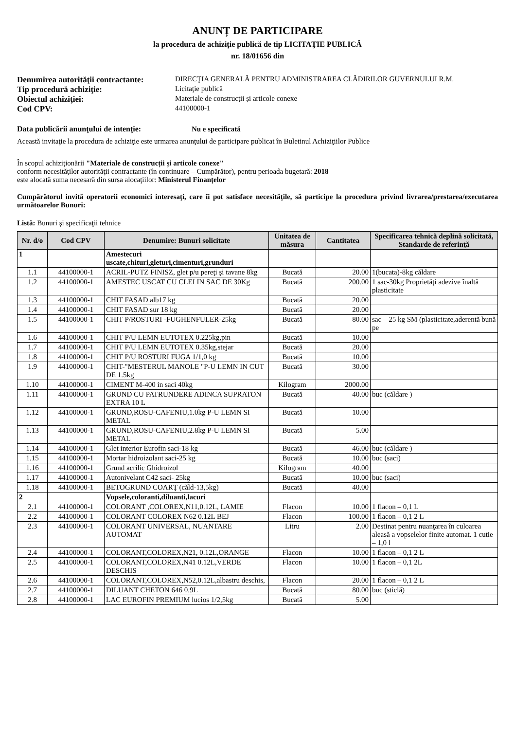ANUNȚ DE PARTICIPARE
la procedura de achiziție publică de tip LICITAŢIE PUBLICĂ
nr. 18/01656 din
Denumirea autorităţii contractante: DIRECŢIA GENERALĂ PENTRU ADMINISTRAREA CLĂDIRILOR GUVERNULUI R.M. Tip procedură achiziţie: Licitaţie publică Obiectul achiziţiei: Materiale de construcții și articole conexe Cod CPV: 44100000-1
Data publicării anunţului de intenţie: Nu e specificată
Această invitaţie la procedura de achiziţie este urmarea anunţului de participare publicat în Buletinul Achiziţiilor Publice
În scopul achiziţionării "Materiale de construcții și articole conexe"
conform necesităţilor autorităţii contractante (în continuare – Cumpărător), pentru perioada bugetară: 2018
este alocată suma necesară din sursa alocaţiilor: Ministerul Finanțelor
Cumpărătorul invită operatorii economici interesaţi, care îi pot satisface necesităţile, să participe la procedura privind livrarea/prestarea/executarea următoarelor Bunuri:
Listă: Bunuri şi specificaţii tehnice
| Nr. d/o | Cod CPV | Denumire: Bunuri solicitate | Unitatea de măsura | Cantitatea | Specificarea tehnică deplină solicitată, Standarde de referinţă |
| --- | --- | --- | --- | --- | --- |
| 1 | | Amestecuri uscate,chituri,gleturi,cimenturi,grunduri | | | |
| 1.1 | 44100000-1 | ACRIL-PUTZ FINISZ, glet p/u pereţi şi tavane 8kg | Bucată | 20.00 | 1(bucata)-8kg căldare |
| 1.2 | 44100000-1 | AMESTEC USCAT CU CLEI IN SAC DE 30Kg | Bucată | 200.00 | 1 sac-30kg Proprietăţi adezive înaltă plasticitate |
| 1.3 | 44100000-1 | CHIT FASAD alb17 kg | Bucată | 20.00 | |
| 1.4 | 44100000-1 | CHIT FASAD sur 18 kg | Bucată | 20.00 | |
| 1.5 | 44100000-1 | CHIT P/ROSTURI -FUGHENFULER-25kg | Bucată | 80.00 | sac – 25 kg SM (plasticitate,aderentă bună pe |
| 1.6 | 44100000-1 | CHIT P/U LEMN EUTOTEX 0.225kg,pin | Bucată | 10.00 | |
| 1.7 | 44100000-1 | CHIT P/U LEMN EUTOTEX 0.35kg,stejar | Bucată | 20.00 | |
| 1.8 | 44100000-1 | CHIT P/U ROSTURI FUGA 1/1,0 kg | Bucată | 10.00 | |
| 1.9 | 44100000-1 | CHIT-"MESTERUL MANOLE "P-U LEMN IN CUT DE 1.5kg | Bucată | 30.00 | |
| 1.10 | 44100000-1 | CIMENT M-400 in saci 40kg | Kilogram | 2000.00 | |
| 1.11 | 44100000-1 | GRUND CU PATRUNDERE ADINCA SUPRATON EXTRA 10 L | Bucată | 40.00 | buc (căldare ) |
| 1.12 | 44100000-1 | GRUND,ROSU-CAFENIU,1.0kg P-U LEMN SI METAL | Bucată | 10.00 | |
| 1.13 | 44100000-1 | GRUND,ROSU-CAFENIU,2.8kg P-U LEMN SI METAL | Bucată | 5.00 | |
| 1.14 | 44100000-1 | Glet interior Eurofin saci-18 kg | Bucată | 46.00 | buc (căldare ) |
| 1.15 | 44100000-1 | Mortar hidroizolant saci-25 kg | Bucată | 10.00 | buc (saci) |
| 1.16 | 44100000-1 | Grund acrilic Ghidroizol | Kilogram | 40.00 | |
| 1.17 | 44100000-1 | Autonivelant C42 saci- 25kg | Bucată | 10.00 | buc (saci) |
| 1.18 | 44100000-1 | BETOGRUND COARŢ (căld-13,5kg) | Bucată | 40.00 | |
| 2 | | Vopsele,coloranti,diluanti,lacuri | | | |
| 2.1 | 44100000-1 | COLORANT ,COLOREX,N11,0.12L, LAMIE | Flacon | 10.00 | 1 flacon – 0,1 L |
| 2.2 | 44100000-1 | COLORANT COLOREX N62 0.12L BEJ | Flacon | 100.00 | 1 flacon – 0,1 2 L |
| 2.3 | 44100000-1 | COLORANT UNIVERSAL, NUANTARE AUTOMAT | Litru | 2.00 | Destinat pentru nuanţarea în culoarea aleasă a vopselelor finite automat. 1 cutie – 1,0 l |
| 2.4 | 44100000-1 | COLORANT,COLOREX,N21, 0.12L,ORANGE | Flacon | 10.00 | 1 flacon – 0,1 2 L |
| 2.5 | 44100000-1 | COLORANT,COLOREX,N41 0.12L,VERDE DESCHIS | Flacon | 10.00 | 1 flacon – 0,1 2L |
| 2.6 | 44100000-1 | COLORANT,COLOREX,N52,0.12L,albastru deschis, | Flacon | 20.00 | 1 flacon – 0,1 2 L |
| 2.7 | 44100000-1 | DILUANT CHETON 646 0.9L | Bucată | 80.00 | buc (sticlă) |
| 2.8 | 44100000-1 | LAC EUROFIN PREMIUM lucios 1/2,5kg | Bucată | 5.00 | |